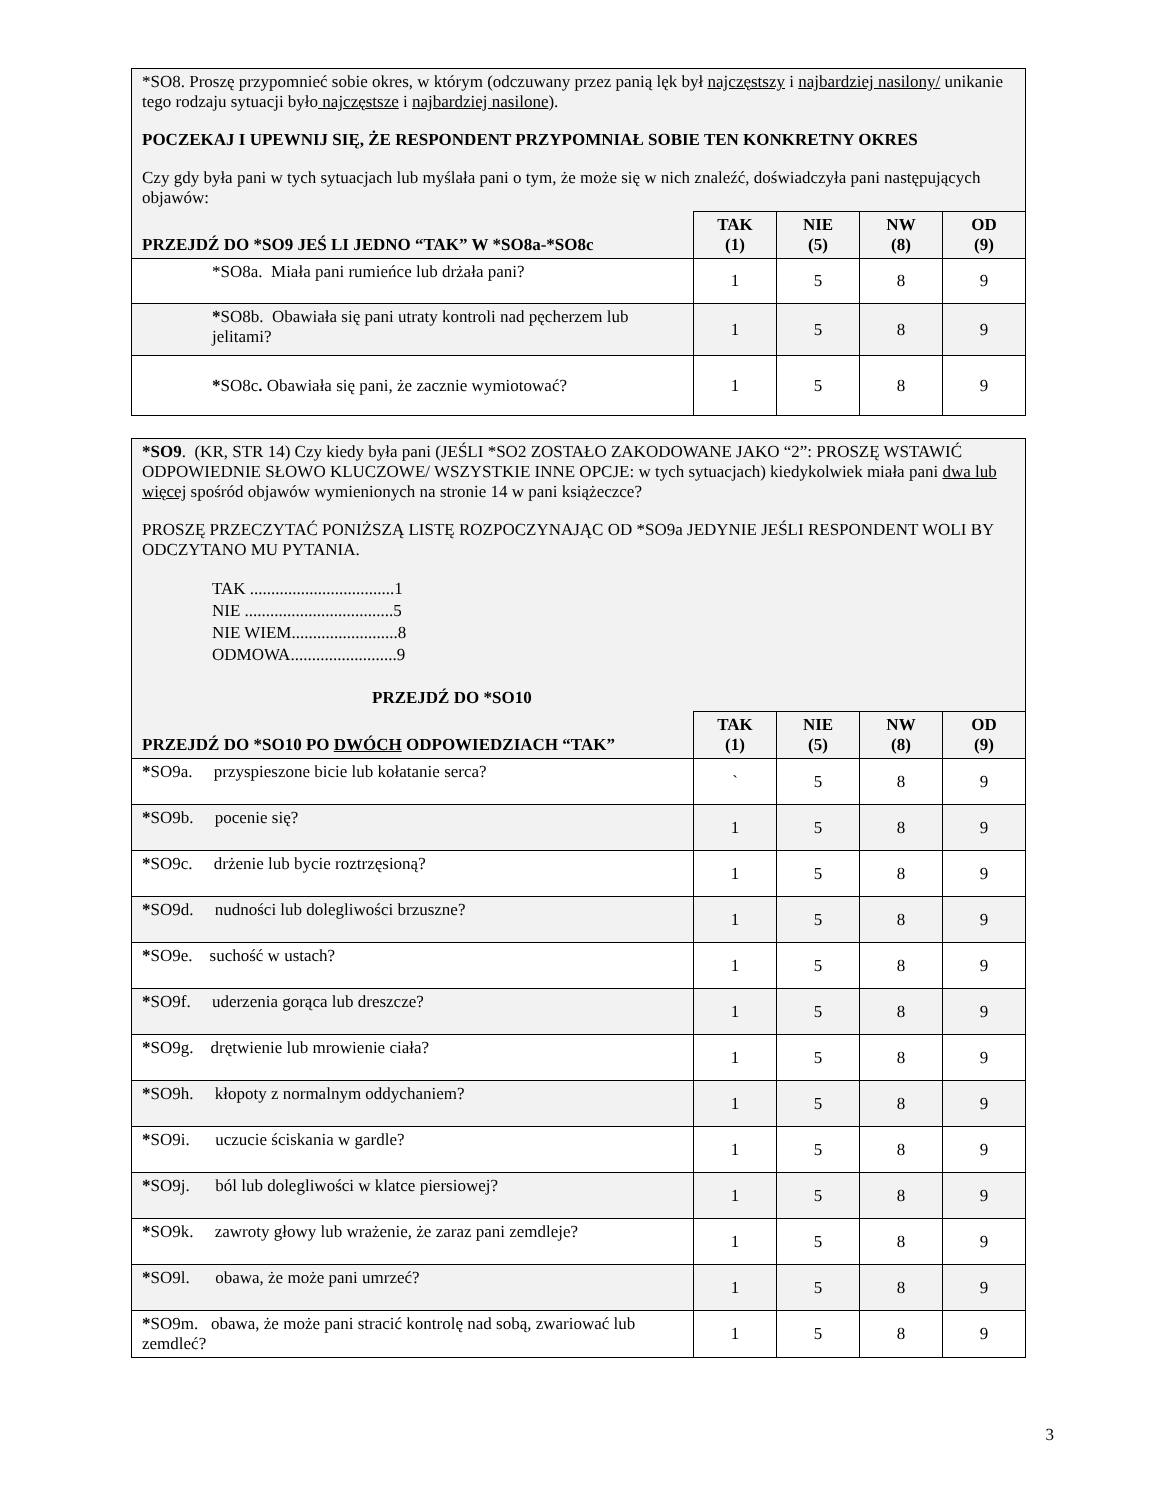| *SO8. Proszę przypomnieć sobie okres, w którym (odczuwany przez panią lęk był najczęstszy i najbardziej nasilony/ unikanie tego rodzaju sytuacji było najczęstsze i najbardziej nasilone ). POCZEKAJ I UPEWNIJ SIĘ, ŻE RESPONDENT PRZYPOMNIAŁ SOBIE TEN KONKRETNY OKRES Czy gdy była pani w tych sytuacjach lub myślała pani o tym, że może się w nich znaleźć, doświadczyła pani następujących objawów: | | | | |
| PRZEJDŹ DO *SO9 JEŚ LI JEDNO “TAK” W *SO8a-*SO8c | TAK (1) | NIE (5) | NW (8) | OD (9) |
| *SO8a. Miała pani rumieńce lub drżała pani? | 1 | 5 | 8 | 9 |
| * SO8b. Obawiała się pani utraty kontroli nad pęcherzem lub jelitami? | 1 | 5 | 8 | 9 |
| * SO8c . Obawiała się pani, że zacznie wymiotować? | 1 | 5 | 8 | 9 |
| *SO9 . (KR, STR 14) Czy kiedy była pani (JEŚLI *SO2 ZOSTAŁO ZAKODOWANE JAKO “2”: PROSZĘ WSTAWIĆ ODPOWIEDNIE SŁOWO KLUCZOWE/ WSZYSTKIE INNE OPCJE: w tych sytuacjach) kiedykolwiek miała pani dwa lub więcej spośród objawów wymienionych na stronie 14 w pani książeczce? PROSZĘ PRZECZYTAĆ PONIŻSZĄ LISTĘ ROZPOCZYNAJĄC OD *SO9a JEDYNIE JEŚLI RESPONDENT WOLI BY ODCZYTANO MU PYTANIA. TAK ..................................1 NIE ...................................5 NIE WIEM.........................8 ODMOWA.........................9 PRZEJDŹ DO *SO10 | | | | |
| PRZEJDŹ DO *SO10 PO DWÓCH ODPOWIEDZIACH “TAK” | TAK (1) | NIE (5) | NW (8) | OD (9) |
| * SO9a. przyspieszone bicie lub kołatanie serca? | ` | 5 | 8 | 9 |
| * SO9b. pocenie się? | 1 | 5 | 8 | 9 |
| * SO9c. drżenie lub bycie roztrzęsioną? | 1 | 5 | 8 | 9 |
| * SO9d. nudności lub dolegliwości brzuszne? | 1 | 5 | 8 | 9 |
| * SO9e. suchość w ustach? | 1 | 5 | 8 | 9 |
| * SO9f. uderzenia gorąca lub dreszcze? | 1 | 5 | 8 | 9 |
| * SO9g. drętwienie lub mrowienie ciała? | 1 | 5 | 8 | 9 |
| * SO9h. kłopoty z normalnym oddychaniem? | 1 | 5 | 8 | 9 |
| * SO9i. uczucie ściskania w gardle? | 1 | 5 | 8 | 9 |
| * SO9j. ból lub dolegliwości w klatce piersiowej? | 1 | 5 | 8 | 9 |
| * SO9k. zawroty głowy lub wrażenie, że zaraz pani zemdleje? | 1 | 5 | 8 | 9 |
| * SO9l. obawa, że może pani umrzeć? | 1 | 5 | 8 | 9 |
| * SO9m. obawa, że może pani stracić kontrolę nad sobą, zwariować lub zemdleć? | 1 | 5 | 8 | 9 |
3